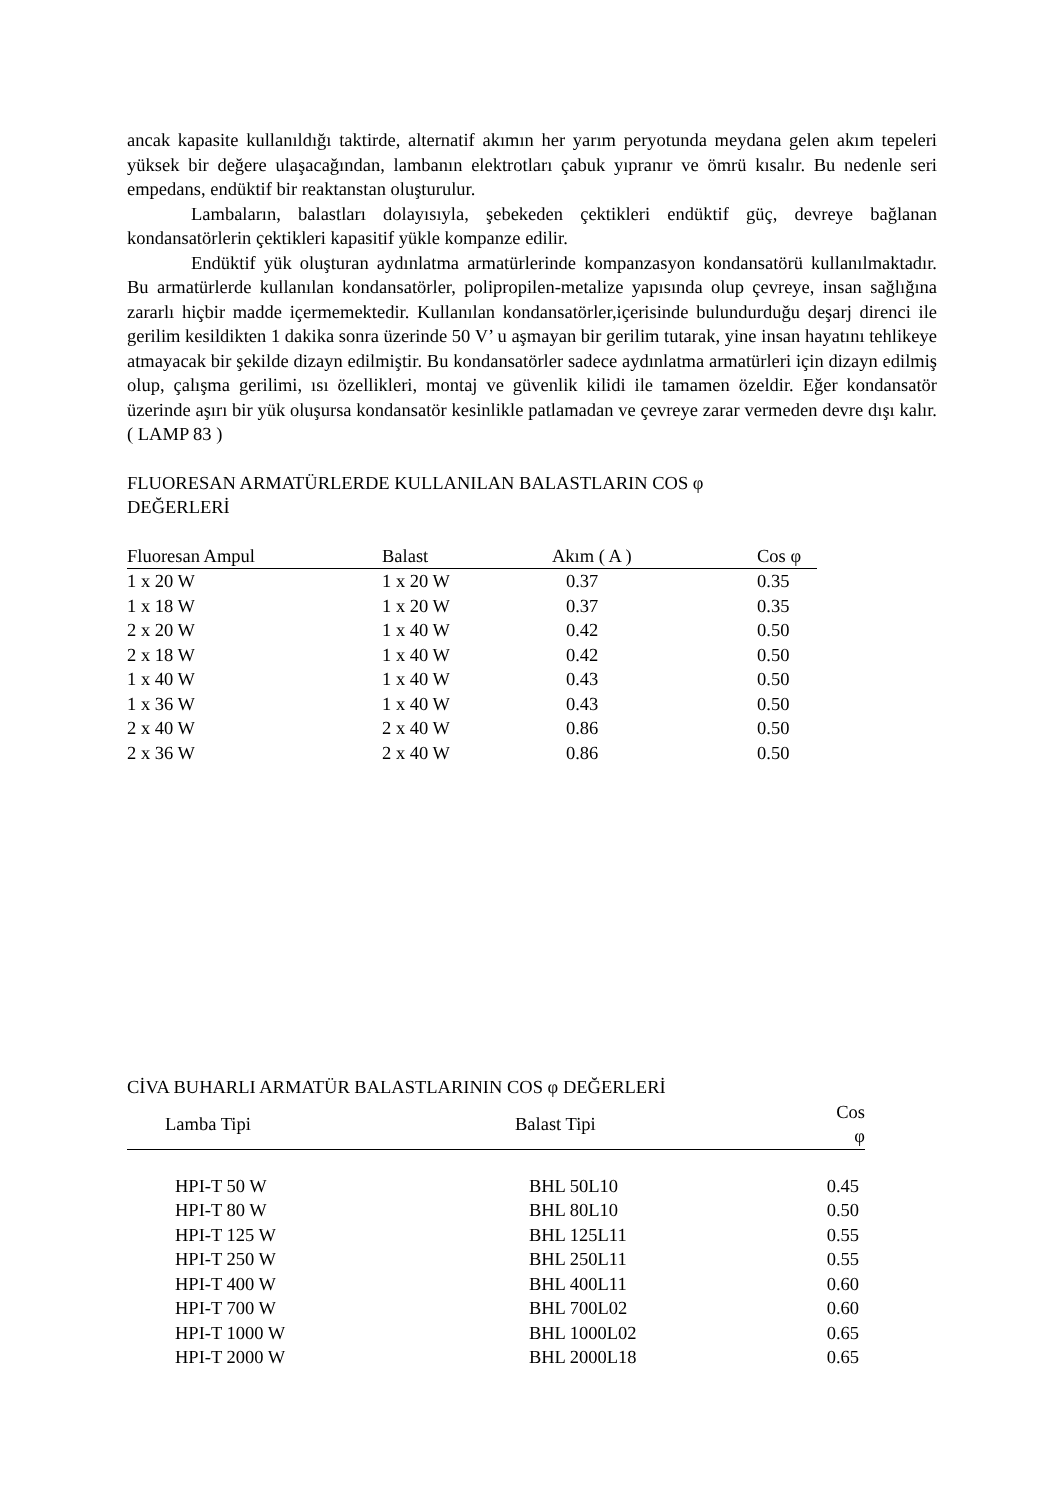ancak kapasite kullanıldığı taktirde, alternatif akımın her yarım peryotunda meydana gelen akım tepeleri yüksek bir değere ulaşacağından, lambanın elektrotları çabuk yıpranır ve ömrü kısalır. Bu nedenle seri empedans, endüktif bir reaktanstan oluşturulur.
Lambaların, balastları dolayısıyla, şebekeden çektikleri endüktif güç, devreye bağlanan kondansatörlerin çektikleri kapasitif yükle kompanze edilir.
Endüktif yük oluşturan aydınlatma armatürlerinde kompanzasyon kondansatörü kullanılmaktadır. Bu armatürlerde kullanılan kondansatörler, polipropilen-metalize yapısında olup çevreye, insan sağlığına zararlı hiçbir madde içermemektedir. Kullanılan kondansatörler,içerisinde bulundurduğu deşarj direnci ile gerilim kesildikten 1 dakika sonra üzerinde 50 V’ u aşmayan bir gerilim tutarak, yine insan hayatını tehlikeye atmayacak bir şekilde dizayn edilmiştir. Bu kondansatörler sadece aydınlatma armatürleri için dizayn edilmiş olup, çalışma gerilimi, ısı özellikleri, montaj ve güvenlik kilidi ile tamamen özeldir. Eğer kondansatör üzerinde aşırı bir yük oluşursa kondansatör kesinlikle patlamadan ve çevreye zarar vermeden devre dışı kalır. ( LAMP 83 )
FLUORESAN ARMATÜRLERDE KULLANILAN BALASTLARIN COS φ
DEĞERLERİ
| Fluoresan Ampul | Balast | Akım ( A ) | Cos φ |
| --- | --- | --- | --- |
| 1 x 20 W | 1 x 20 W | 0.37 | 0.35 |
| 1 x 18 W | 1 x 20 W | 0.37 | 0.35 |
| 2 x 20 W | 1 x 40 W | 0.42 | 0.50 |
| 2 x 18 W | 1 x 40 W | 0.42 | 0.50 |
| 1 x 40 W | 1 x 40 W | 0.43 | 0.50 |
| 1 x 36 W | 1 x 40 W | 0.43 | 0.50 |
| 2 x 40 W | 2 x 40 W | 0.86 | 0.50 |
| 2 x 36 W | 2 x 40 W | 0.86 | 0.50 |
CİVA BUHARLI ARMATÜR BALASTLARININ COS φ DEĞERLERİ
| Lamba Tipi | Balast Tipi | Cos φ |
| --- | --- | --- |
| HPI-T 50 W | BHL 50L10 | 0.45 |
| HPI-T 80 W | BHL 80L10 | 0.50 |
| HPI-T 125 W | BHL 125L11 | 0.55 |
| HPI-T 250 W | BHL 250L11 | 0.55 |
| HPI-T 400 W | BHL 400L11 | 0.60 |
| HPI-T 700 W | BHL 700L02 | 0.60 |
| HPI-T 1000 W | BHL 1000L02 | 0.65 |
| HPI-T 2000 W | BHL 2000L18 | 0.65 |